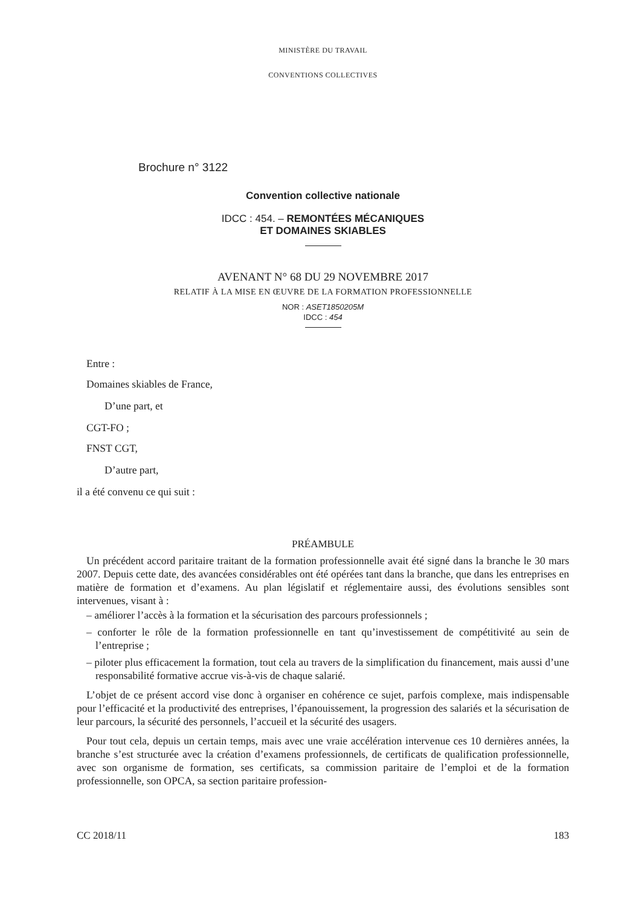MINISTÈRE DU TRAVAIL
CONVENTIONS COLLECTIVES
Brochure n° 3122
Convention collective nationale
IDCC : 454. – REMONTÉES MÉCANIQUES
ET DOMAINES SKIABLES
AVENANT N° 68 DU 29 NOVEMBRE 2017
RELATIF À LA MISE EN ŒUVRE DE LA FORMATION PROFESSIONNELLE
NOR : ASET1850205M
IDCC : 454
Entre :
Domaines skiables de France,
D’une part, et
CGT-FO ;
FNST CGT,
D’autre part,
il a été convenu ce qui suit :
PRÉAMBULE
Un précédent accord paritaire traitant de la formation professionnelle avait été signé dans la branche le 30 mars 2007. Depuis cette date, des avancées considérables ont été opérées tant dans la branche, que dans les entreprises en matière de formation et d’examens. Au plan législatif et réglementaire aussi, des évolutions sensibles sont intervenues, visant à :
– améliorer l’accès à la formation et la sécurisation des parcours professionnels ;
– conforter le rôle de la formation professionnelle en tant qu’investissement de compétitivité au sein de l’entreprise ;
– piloter plus efficacement la formation, tout cela au travers de la simplification du financement, mais aussi d’une responsabilité formative accrue vis-à-vis de chaque salarié.
L’objet de ce présent accord vise donc à organiser en cohérence ce sujet, parfois complexe, mais indispensable pour l’efficacité et la productivité des entreprises, l’épanouissement, la progression des salariés et la sécurisation de leur parcours, la sécurité des personnels, l’accueil et la sécurité des usagers.
Pour tout cela, depuis un certain temps, mais avec une vraie accélération intervenue ces 10 dernières années, la branche s’est structurée avec la création d’examens professionnels, de certificats de qualification professionnelle, avec son organisme de formation, ses certificats, sa commission paritaire de l’emploi et de la formation professionnelle, son OPCA, sa section paritaire profession-
CC 2018/11 183